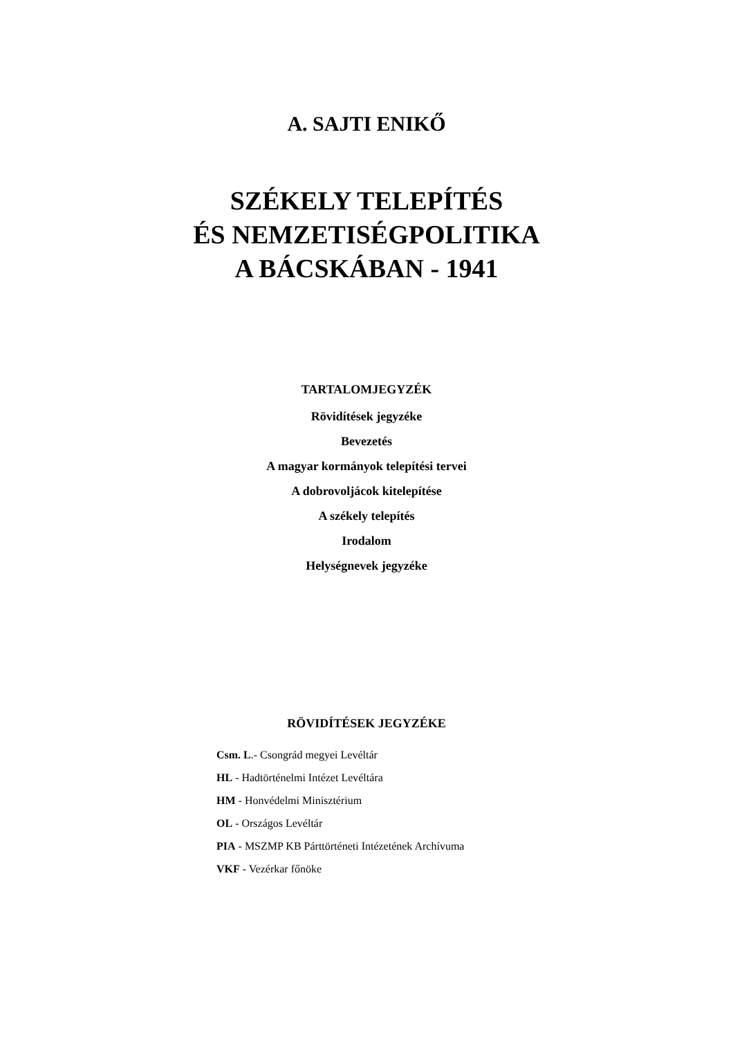A. SAJTI ENIKŐ
SZÉKELY TELEPÍTÉS
ÉS NEMZETISÉGPOLITIKA
A BÁCSKÁBAN - 1941
TARTALOMJEGYZÉK
Rövidítések jegyzéke
Bevezetés
A magyar kormányok telepítési tervei
A dobrovoljácok kitelepítése
A székely telepítés
Irodalom
Helységnevek jegyzéke
RÖVIDÍTÉSEK JEGYZÉKE
Csm. L.- Csongrád megyei Levéltár
HL - Hadtörténelmi Intézet Levéltára
HM - Honvédelmi Minisztérium
OL - Országos Levéltár
PIA - MSZMP KB Párttörténeti Intézetének Archívuma
VKF - Vezérkar főnöke